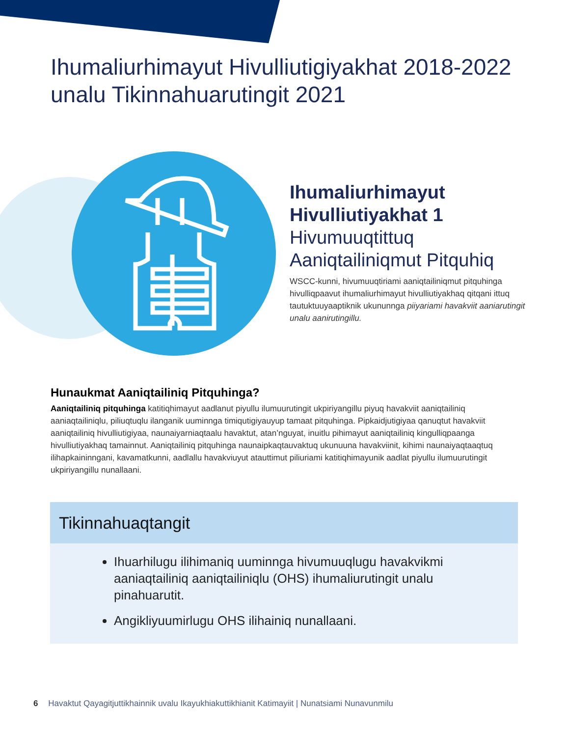Ihumaliurhimayut Hivulliutigiyakhat 2018-2022 unalu Tikinnahuarutingit 2021
Ihumaliurhimayut Hivulliutiyakhat 1
Hivumuuqtittuq Aaniqtailiniqmut Pitquhiq
WSCC-kunni, hivumuuqtiriami aaniqtailiniqmut pitquhinga hivulliqpaavut ihumaliurhimayut hivulliutiyakhaq qitqani ittuq tautuktuuyaaptiknik ukununnga piiyariami havakviit aaniarutingit unalu aanirutingillu.
Hunaukmat Aaniqtailiniq Pitquhinga?
Aaniqtailiniq pitquhinga katitiqhimayut aadlanut piyullu ilumuurutingit ukpiriyangillu piyuq havakviit aaniqtailiniq aaniaqtailiniqlu, piliuqtuqlu ilanganik uuminnga timiqutigiyauyup tamaat pitquhinga. Pipkaidjutigiyaa qanuqtut havakviit aaniqtailiniq hivulliutigiyaa, naunaiyarniaqtaalu havaktut, atan’nguyat, inuitlu pihimayut aaniqtailiniq kingulliqpaanga hivulliutiyakhaq tamainnut. Aaniqtailiniq pitquhinga naunaipkaqtauvaktuq ukunuuna havakviinit, kihimi naunaiyaqtaaqtuq ilihapkaininngani, kavamatkunni, aadlallu havakviuyut atauttimut piliuriami katitiqhimayunik aadlat piyullu ilumuurutingit ukpiriyangillu nunallaani.
Tikinnahuaqtangit
Ihuarhilugu ilihimaniq uuminnga hivumuuqlugu havakvikmi aaniaqtailiniq aaniqtailiniqlu (OHS) ihumaliurutingit unalu pinahuarutit.
Angikliyuumirlugu OHS ilihainiq nunallaani.
6 Havaktut Qayagitjuttikhainnik uvalu Ikayukhiakuttikhianit Katimayiit | Nunatsiami Nunavunmilu